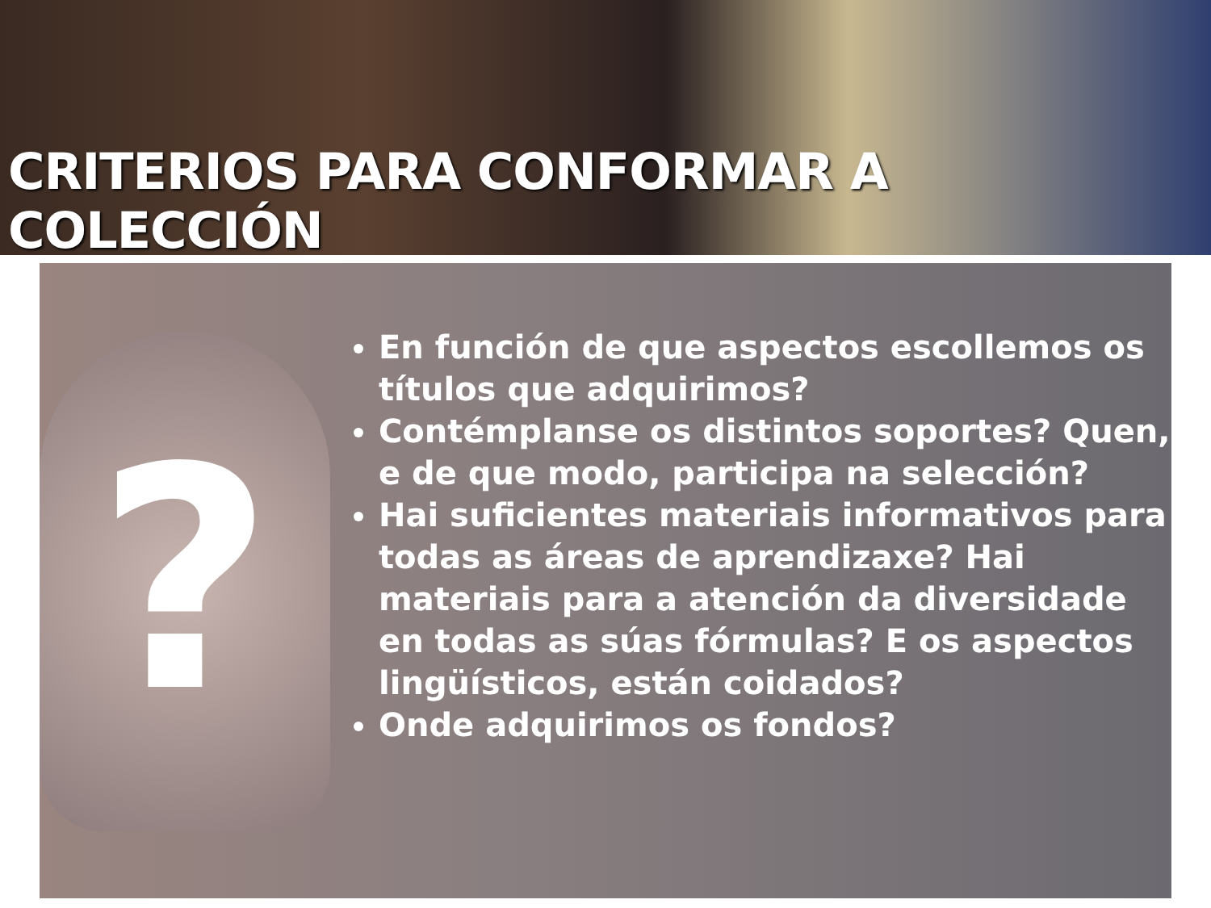CRITERIOS PARA CONFORMAR A COLECCIÓN
?
En función de que aspectos escollemos os títulos que adquirimos?
Contémplanse os distintos soportes? Quen, e de que modo, participa na selección?
Hai suficientes materiais informativos para todas as áreas de aprendizaxe? Hai materiais para a atención da diversidade en todas as súas fórmulas? E os aspectos lingüísticos, están coidados?
Onde adquirimos os fondos?